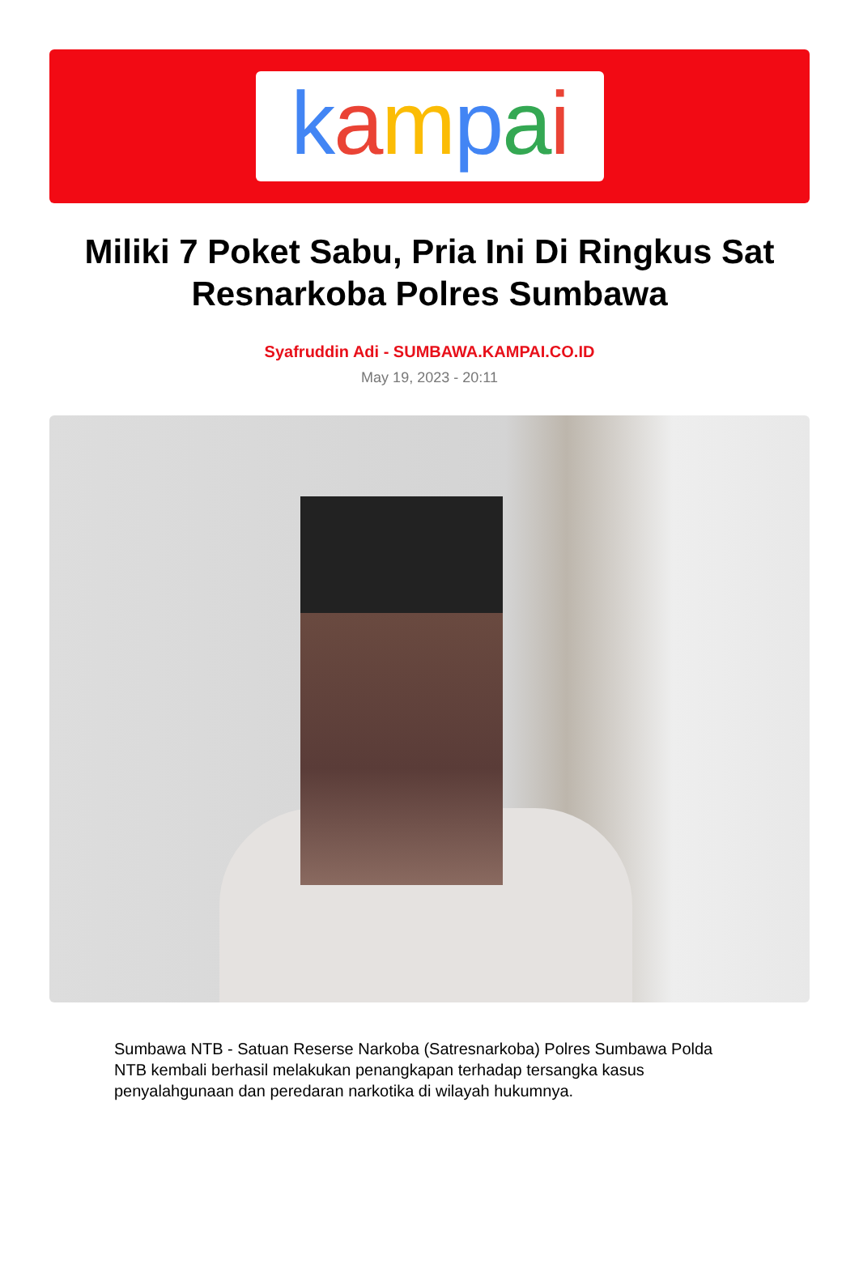kampai
Miliki 7 Poket Sabu, Pria Ini Di Ringkus Sat Resnarkoba Polres Sumbawa
Syafruddin Adi - SUMBAWA.KAMPAI.CO.ID
May 19, 2023 - 20:11
Sumbawa NTB - Satuan Reserse Narkoba (Satresnarkoba) Polres Sumbawa Polda NTB kembali berhasil melakukan penangkapan terhadap tersangka kasus penyalahgunaan dan peredaran narkotika di wilayah hukumnya.